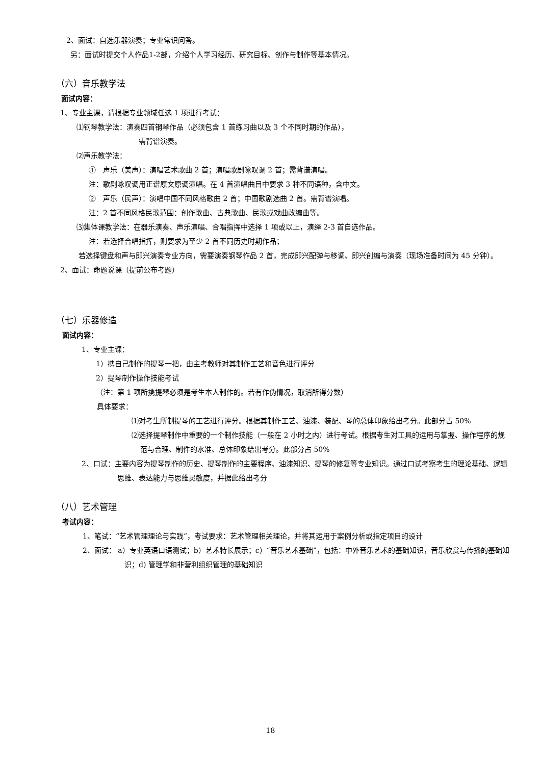2、面试：自选乐器演奏；专业常识问答。
另：面试时提交个人作品1-2部，介绍个人学习经历、研究目标、创作与制作等基本情况。
（六）音乐教学法
面试内容：
1、专业主课，请根据专业领域任选 1 项进行考试：
⑴钢琴教学法：演奏四首钢琴作品（必须包含 1 首练习曲以及 3 个不同时期的作品），
需背谱演奏。
⑵声乐教学法：
①　声乐（美声）：演唱艺术歌曲 2 首；演唱歌剧咏叹调 2 首；需背谱演唱。
注：歌剧咏叹调用正谱原文原调演唱。在 4 首演唱曲目中要求 3 种不同语种，含中文。
②　声乐（民声）：演唱中国不同风格歌曲 2 首；中国歌剧选曲 2 首。需背谱演唱。
注：2 首不同风格民歌范围：创作歌曲、古典歌曲、民歌或戏曲改编曲等。
⑶集体课教学法：在器乐演奏、声乐演唱、合唱指挥中选择 1 项或以上，演绎 2-3 首自选作品。
注：若选择合唱指挥，则要求为至少 2 首不同历史时期作品；
若选择键盘和声与即兴演奏专业方向，需要演奏钢琴作品 2 首，完成即兴配弹与移调、即兴创编与演奏（现场准备时间为 45 分钟）。
2、面试：命题说课（提前公布考题）
（七）乐器修造
面试内容：
1、专业主课：
1）携自己制作的提琴一把，由主考教师对其制作工艺和音色进行评分
2）提琴制作操作技能考试
（注：第 1 项所携提琴必须是考生本人制作的。若有作伪情况，取消所得分数）
具体要求：
⑴对考生所制提琴的工艺进行评分。根据其制作工艺、油漆、装配、琴的总体印象给出考分。此部分占 50%
⑵选择提琴制作中重要的一个制作技能（一般在 2 小时之内）进行考试。根据考生对工具的运用与掌握、操作程序的规范与合理、制件的水准、总体印象给出考分。此部分占 50%
2、口试：主要内容为提琴制作的历史、提琴制作的主要程序、油漆知识、提琴的修复等专业知识。通过口试考察考生的理论基础、逻辑思维、表达能力与思维灵敏度，并据此给出考分
（八）艺术管理
考试内容：
1、笔试：“艺术管理理论与实践”，考试要求：艺术管理相关理论，并将其运用于案例分析或指定项目的设计
2、面试： a）专业英语口语测试；b）艺术特长展示；c）“音乐艺术基础”，包括：中外音乐艺术的基础知识，音乐欣赏与传播的基础知识；d) 管理学和非营利组织管理的基础知识
18